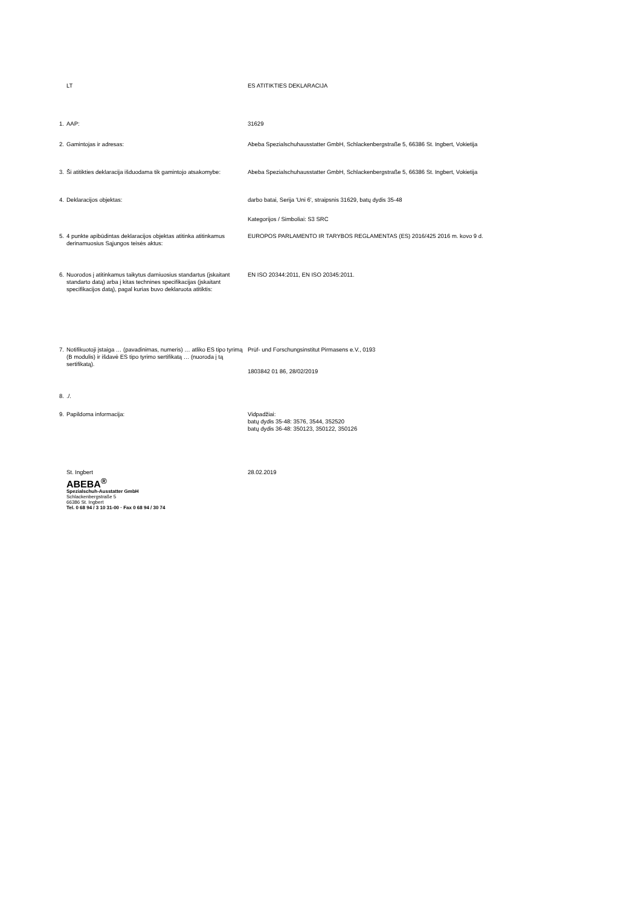| | LT | ES ATITIKTIES DEKLARACIJA |
| 1. | AAP: | 31629 |
| 2. | Gamintojas ir adresas: | Abeba Spezialschuhausstatter GmbH, Schlackenbergstraße 5, 66386 St. Ingbert, Vokietija |
| 3. | Ši atitikties deklaracija išduodama tik gamintojo atsakomybe: | Abeba Spezialschuhausstatter GmbH, Schlackenbergstraße 5, 66386 St. Ingbert, Vokietija |
| 4. | Deklaracijos objektas: | darbo batai, Serija 'Uni 6', straipsnis 31629, batų dydis 35-48 |
| | | Kategorijos / Simboliai: S3 SRC |
| 5. | 4 punkte apibūdintas deklaracijos objektas atitinka atitinkamus derinamuosius Sąjungos teisės aktus: | EUROPOS PARLAMENTO IR TARYBOS REGLAMENTAS (ES) 2016/425 2016 m. kovo 9 d. |
| 6. | Nuorodos į atitinkamus taikytus darniuosius standartus (įskaitant standarto datą) arba į kitas technines specifikacijas (įskaitant specifikacijos datą), pagal kurias buvo deklaruota atitiktis: | EN ISO 20344:2011, EN ISO 20345:2011. |
| 7. | Notifikuotoji įstaiga … (pavadinimas, numeris) … atliko ES tipo tyrimą (B modulis) ir išdavė ES tipo tyrimo sertifikatą … (nuoroda į tą sertifikatą). | Prüf- und Forschungsinstitut Pirmasens e.V., 0193 1803842 01 86, 28/02/2019 |
| 8. | ./. | |
| 9. | Papildoma informacija: | Vidpadžiai: batų dydis 35-48: 3576, 3544, 352520 batų dydis 36-48: 350123, 350122, 350126 |
| | St. Ingbert ABEBA<sup>®</sup> Spezialschuh-Ausstatter GmbH Schlackenbergstraße 5 66386 St. Ingbert Tel. 0 68 94 / 3 10 31-00 · Fax 0 68 94 / 30 74 | 28.02.2019 |